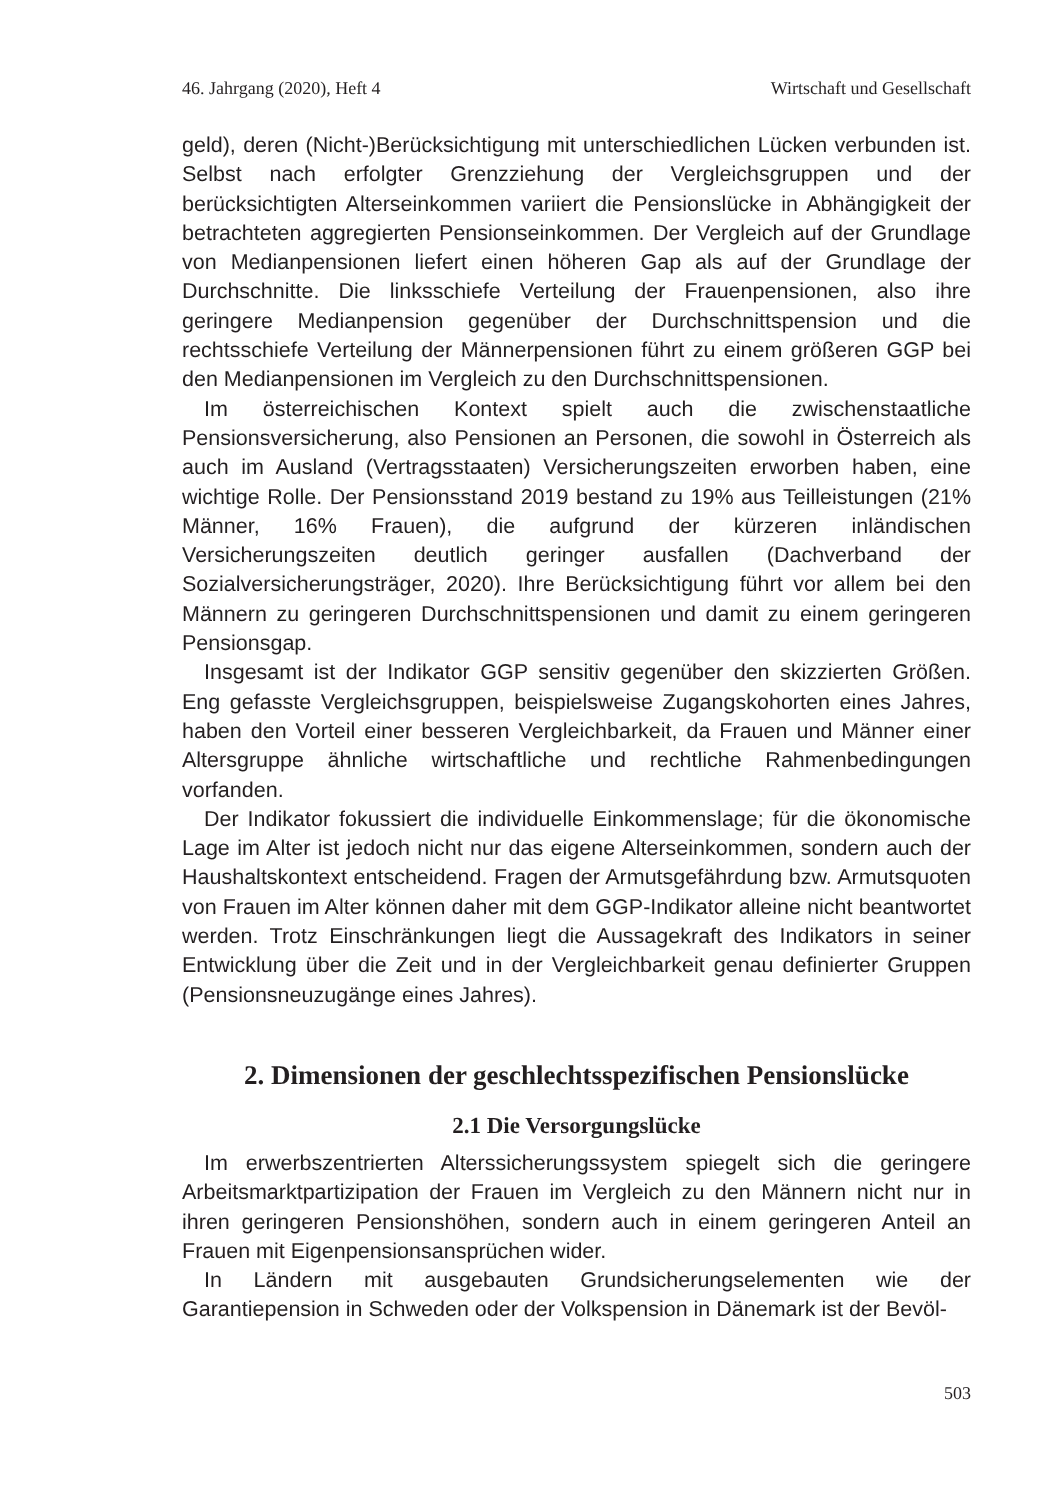46. Jahrgang (2020), Heft 4 Wirtschaft und Gesellschaft
geld), deren (Nicht-)Berücksichtigung mit unterschiedlichen Lücken verbunden ist. Selbst nach erfolgter Grenzziehung der Vergleichsgruppen und der berücksichtigten Alterseinkommen variiert die Pensionslücke in Abhängigkeit der betrachteten aggregierten Pensionseinkommen. Der Vergleich auf der Grundlage von Medianpensionen liefert einen höheren Gap als auf der Grundlage der Durchschnitte. Die linksschiefe Verteilung der Frauenpensionen, also ihre geringere Medianpension gegenüber der Durchschnittspension und die rechtsschiefe Verteilung der Männerpensionen führt zu einem größeren GGP bei den Medianpensionen im Vergleich zu den Durchschnittspensionen.
Im österreichischen Kontext spielt auch die zwischenstaatliche Pensionsversicherung, also Pensionen an Personen, die sowohl in Österreich als auch im Ausland (Vertragsstaaten) Versicherungszeiten erworben haben, eine wichtige Rolle. Der Pensionsstand 2019 bestand zu 19% aus Teilleistungen (21% Männer, 16% Frauen), die aufgrund der kürzeren inländischen Versicherungszeiten deutlich geringer ausfallen (Dachverband der Sozialversicherungsträger, 2020). Ihre Berücksichtigung führt vor allem bei den Männern zu geringeren Durchschnittspensionen und damit zu einem geringeren Pensionsgap.
Insgesamt ist der Indikator GGP sensitiv gegenüber den skizzierten Größen. Eng gefasste Vergleichsgruppen, beispielsweise Zugangskohorten eines Jahres, haben den Vorteil einer besseren Vergleichbarkeit, da Frauen und Männer einer Altersgruppe ähnliche wirtschaftliche und rechtliche Rahmenbedingungen vorfanden.
Der Indikator fokussiert die individuelle Einkommenslage; für die ökonomische Lage im Alter ist jedoch nicht nur das eigene Alterseinkommen, sondern auch der Haushaltskontext entscheidend. Fragen der Armutsgefährdung bzw. Armutsquoten von Frauen im Alter können daher mit dem GGP-Indikator alleine nicht beantwortet werden. Trotz Einschränkungen liegt die Aussagekraft des Indikators in seiner Entwicklung über die Zeit und in der Vergleichbarkeit genau definierter Gruppen (Pensionsneuzugänge eines Jahres).
2. Dimensionen der geschlechtsspezifischen Pensionslücke
2.1 Die Versorgungslücke
Im erwerbszentrierten Alterssicherungssystem spiegelt sich die geringere Arbeitsmarktpartizipation der Frauen im Vergleich zu den Männern nicht nur in ihren geringeren Pensionshöhen, sondern auch in einem geringeren Anteil an Frauen mit Eigenpensionsansprüchen wider.
In Ländern mit ausgebauten Grundsicherungselementen wie der Garantiepension in Schweden oder der Volkspension in Dänemark ist der Bevöl-
503